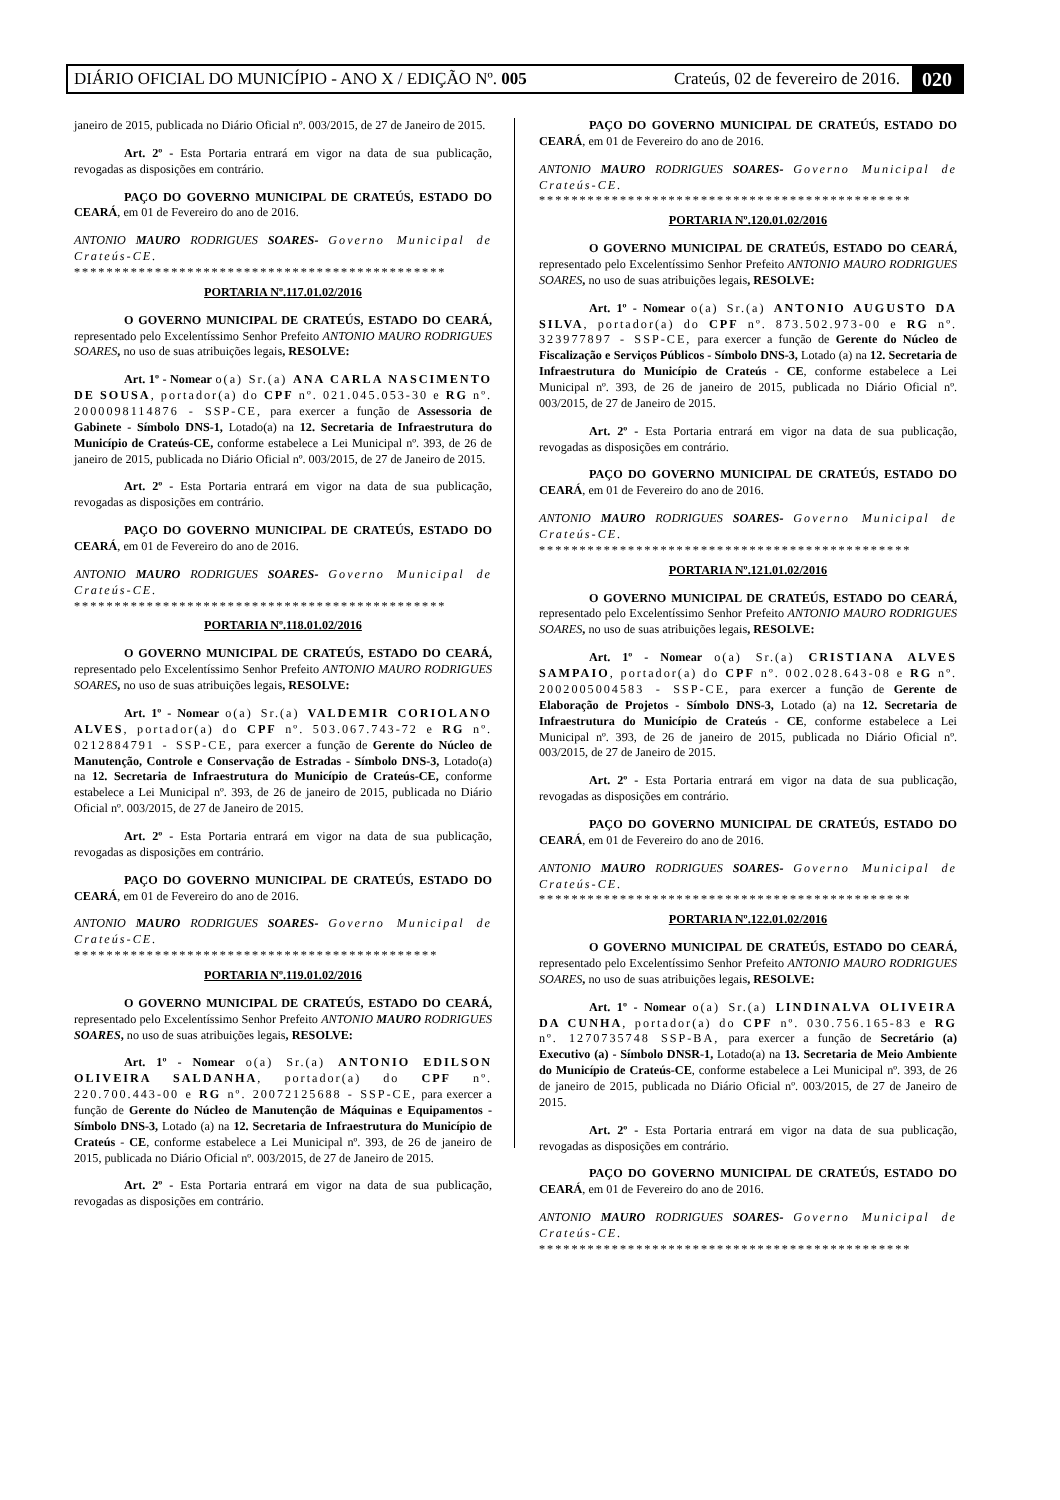DIÁRIO OFICIAL DO MUNICÍPIO - ANO X / EDIÇÃO Nº. 005 Crateús, 02 de fevereiro de 2016. 020
janeiro de 2015, publicada no Diário Oficial nº. 003/2015, de 27 de Janeiro de 2015.
Art. 2º - Esta Portaria entrará em vigor na data de sua publicação, revogadas as disposições em contrário.
PAÇO DO GOVERNO MUNICIPAL DE CRATEÚS, ESTADO DO CEARÁ, em 01 de Fevereiro do ano de 2016.
ANTONIO MAURO RODRIGUES SOARES- Governo Municipal de Crateús-CE.
**********************************************
PORTARIA Nº.117.01.02/2016
O GOVERNO MUNICIPAL DE CRATEÚS, ESTADO DO CEARÁ, representado pelo Excelentíssimo Senhor Prefeito ANTONIO MAURO RODRIGUES SOARES, no uso de suas atribuições legais, RESOLVE:
Art. 1º - Nomear o(a) Sr.(a) ANA CARLA NASCIMENTO DE SOUSA, portador(a) do CPF nº. 021.045.053-30 e RG nº. 2000098114876 - SSP-CE, para exercer a função de Assessoria de Gabinete - Símbolo DNS-1, Lotado(a) na 12. Secretaria de Infraestrutura do Município de Crateús-CE, conforme estabelece a Lei Municipal nº. 393, de 26 de janeiro de 2015, publicada no Diário Oficial nº. 003/2015, de 27 de Janeiro de 2015.
Art. 2º - Esta Portaria entrará em vigor na data de sua publicação, revogadas as disposições em contrário.
PAÇO DO GOVERNO MUNICIPAL DE CRATEÚS, ESTADO DO CEARÁ, em 01 de Fevereiro do ano de 2016.
ANTONIO MAURO RODRIGUES SOARES- Governo Municipal de Crateús-CE.
**********************************************
PORTARIA Nº.118.01.02/2016
O GOVERNO MUNICIPAL DE CRATEÚS, ESTADO DO CEARÁ, representado pelo Excelentíssimo Senhor Prefeito ANTONIO MAURO RODRIGUES SOARES, no uso de suas atribuições legais, RESOLVE:
Art. 1º - Nomear o(a) Sr.(a) VALDEMIR CORIOLANO ALVES, portador(a) do CPF nº. 503.067.743-72 e RG nº. 0212884791 - SSP-CE, para exercer a função de Gerente do Núcleo de Manutenção, Controle e Conservação de Estradas - Símbolo DNS-3, Lotado(a) na 12. Secretaria de Infraestrutura do Município de Crateús-CE, conforme estabelece a Lei Municipal nº. 393, de 26 de janeiro de 2015, publicada no Diário Oficial nº. 003/2015, de 27 de Janeiro de 2015.
Art. 2º - Esta Portaria entrará em vigor na data de sua publicação, revogadas as disposições em contrário.
PAÇO DO GOVERNO MUNICIPAL DE CRATEÚS, ESTADO DO CEARÁ, em 01 de Fevereiro do ano de 2016.
ANTONIO MAURO RODRIGUES SOARES- Governo Municipal de Crateús-CE.
*********************************************
PORTARIA Nº.119.01.02/2016
O GOVERNO MUNICIPAL DE CRATEÚS, ESTADO DO CEARÁ, representado pelo Excelentíssimo Senhor Prefeito ANTONIO MAURO RODRIGUES SOARES, no uso de suas atribuições legais, RESOLVE:
Art. 1º - Nomear o(a) Sr.(a) ANTONIO EDILSON OLIVEIRA SALDANHA, portador(a) do CPF nº. 220.700.443-00 e RG nº. 20072125688 - SSP-CE, para exercer a função de Gerente do Núcleo de Manutenção de Máquinas e Equipamentos - Símbolo DNS-3, Lotado (a) na 12. Secretaria de Infraestrutura do Município de Crateús - CE, conforme estabelece a Lei Municipal nº. 393, de 26 de janeiro de 2015, publicada no Diário Oficial nº. 003/2015, de 27 de Janeiro de 2015.
Art. 2º - Esta Portaria entrará em vigor na data de sua publicação, revogadas as disposições em contrário.
PAÇO DO GOVERNO MUNICIPAL DE CRATEÚS, ESTADO DO CEARÁ, em 01 de Fevereiro do ano de 2016.
ANTONIO MAURO RODRIGUES SOARES- Governo Municipal de Crateús-CE.
**********************************************
PORTARIA Nº.120.01.02/2016
O GOVERNO MUNICIPAL DE CRATEÚS, ESTADO DO CEARÁ, representado pelo Excelentíssimo Senhor Prefeito ANTONIO MAURO RODRIGUES SOARES, no uso de suas atribuições legais, RESOLVE:
Art. 1º - Nomear o(a) Sr.(a) ANTONIO AUGUSTO DA SILVA, portador(a) do CPF nº. 873.502.973-00 e RG nº. 323977897 - SSP-CE, para exercer a função de Gerente do Núcleo de Fiscalização e Serviços Públicos - Símbolo DNS-3, Lotado (a) na 12. Secretaria de Infraestrutura do Município de Crateús - CE, conforme estabelece a Lei Municipal nº. 393, de 26 de janeiro de 2015, publicada no Diário Oficial nº. 003/2015, de 27 de Janeiro de 2015.
Art. 2º - Esta Portaria entrará em vigor na data de sua publicação, revogadas as disposições em contrário.
PAÇO DO GOVERNO MUNICIPAL DE CRATEÚS, ESTADO DO CEARÁ, em 01 de Fevereiro do ano de 2016.
ANTONIO MAURO RODRIGUES SOARES- Governo Municipal de Crateús-CE.
**********************************************
PORTARIA Nº.121.01.02/2016
O GOVERNO MUNICIPAL DE CRATEÚS, ESTADO DO CEARÁ, representado pelo Excelentíssimo Senhor Prefeito ANTONIO MAURO RODRIGUES SOARES, no uso de suas atribuições legais, RESOLVE:
Art. 1º - Nomear o(a) Sr.(a) CRISTIANA ALVES SAMPAIO, portador(a) do CPF nº. 002.028.643-08 e RG nº. 2002005004583 - SSP-CE, para exercer a função de Gerente de Elaboração de Projetos - Símbolo DNS-3, Lotado (a) na 12. Secretaria de Infraestrutura do Município de Crateús - CE, conforme estabelece a Lei Municipal nº. 393, de 26 de janeiro de 2015, publicada no Diário Oficial nº. 003/2015, de 27 de Janeiro de 2015.
Art. 2º - Esta Portaria entrará em vigor na data de sua publicação, revogadas as disposições em contrário.
PAÇO DO GOVERNO MUNICIPAL DE CRATEÚS, ESTADO DO CEARÁ, em 01 de Fevereiro do ano de 2016.
ANTONIO MAURO RODRIGUES SOARES- Governo Municipal de Crateús-CE.
**********************************************
PORTARIA Nº.122.01.02/2016
O GOVERNO MUNICIPAL DE CRATEÚS, ESTADO DO CEARÁ, representado pelo Excelentíssimo Senhor Prefeito ANTONIO MAURO RODRIGUES SOARES, no uso de suas atribuições legais, RESOLVE:
Art. 1º - Nomear o(a) Sr.(a) LINDINALVA OLIVEIRA DA CUNHA, portador(a) do CPF nº. 030.756.165-83 e RG nº. 1270735748 SSP-BA, para exercer a função de Secretário (a) Executivo (a) - Símbolo DNSR-1, Lotado(a) na 13. Secretaria de Meio Ambiente do Município de Crateús-CE, conforme estabelece a Lei Municipal nº. 393, de 26 de janeiro de 2015, publicada no Diário Oficial nº. 003/2015, de 27 de Janeiro de 2015.
Art. 2º - Esta Portaria entrará em vigor na data de sua publicação, revogadas as disposições em contrário.
PAÇO DO GOVERNO MUNICIPAL DE CRATEÚS, ESTADO DO CEARÁ, em 01 de Fevereiro do ano de 2016.
ANTONIO MAURO RODRIGUES SOARES- Governo Municipal de Crateús-CE.
**********************************************